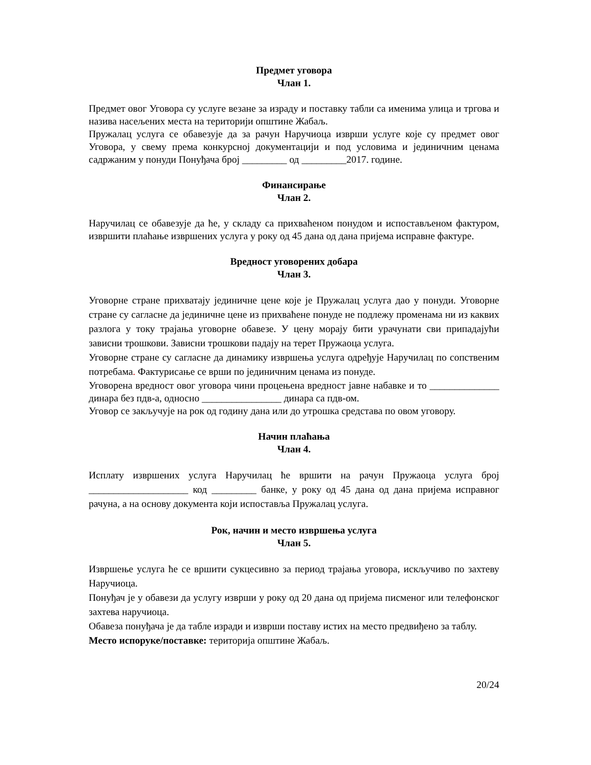Предмет уговора
Члан 1.
Предмет овог Уговора су услуге везане за израду и поставку табли са именима улица и тргова и назива насељених места на територији општине Жабаљ.
Пружалац услуга се обавезује да за рачун Наручиоца изврши услуге које су предмет овог Уговора, у свему према конкурсној документацији и под условима и јединичним ценама садржаним у понуди Понуђача број _________ од _________2017. године.
Финансирање
Члан 2.
Наручилац се обавезује да ће, у складу са прихваћеном понудом и испостављеном фактуром, извршити плаћање извршених услуга у року од 45 дана од дана пријема исправне фактуре.
Вредност уговорених добара
Члан 3.
Уговорне стране прихватају јединичне цене које је Пружалац услуга дао у понуди. Уговорне стране су сагласне да јединичне цене из прихваћене понуде не подлежу променама ни из каквих разлога у току трајања уговорне обавезе. У цену морају бити урачунати сви припадајући зависни трошкови. Зависни трошкови падају на терет Пружаоца услуга.
Уговорне стране су сагласне да динамику извршења услуга одређује Наручилац по сопственим потребама. Фактурисање се врши по јединичним ценама из понуде.
Уговорена вредност овог уговора чини процењена вредност јавне набавке и то ______________ динара без пдв-а, односно ________________ динара са пдв-ом.
Уговор се закључује на рок од годину дана или до утрошка средстава по овом уговору.
Начин плаћања
Члан 4.
Исплату извршених услуга Наручилац ће вршити на рачун Пружаоца услуга број ____________________ код _________ банке, у року од 45 дана од дана пријема исправног рачуна, а на основу документа који испоставља Пружалац услуга.
Рок, начин и место извршења услуга
Члан 5.
Извршење услуга ће се вршити сукцесивно за период трајања уговора, искључиво по захтеву Наручиоца.
Понуђач је у обавези да услугу изврши у року од 20 дана од пријема писменог или телефонског захтева наручиоца.
Обавеза понуђача је да табле изради и изврши поставу истих на место предвиђено за таблу.
Место испоруке/поставке: територија општине Жабаљ.
20/24